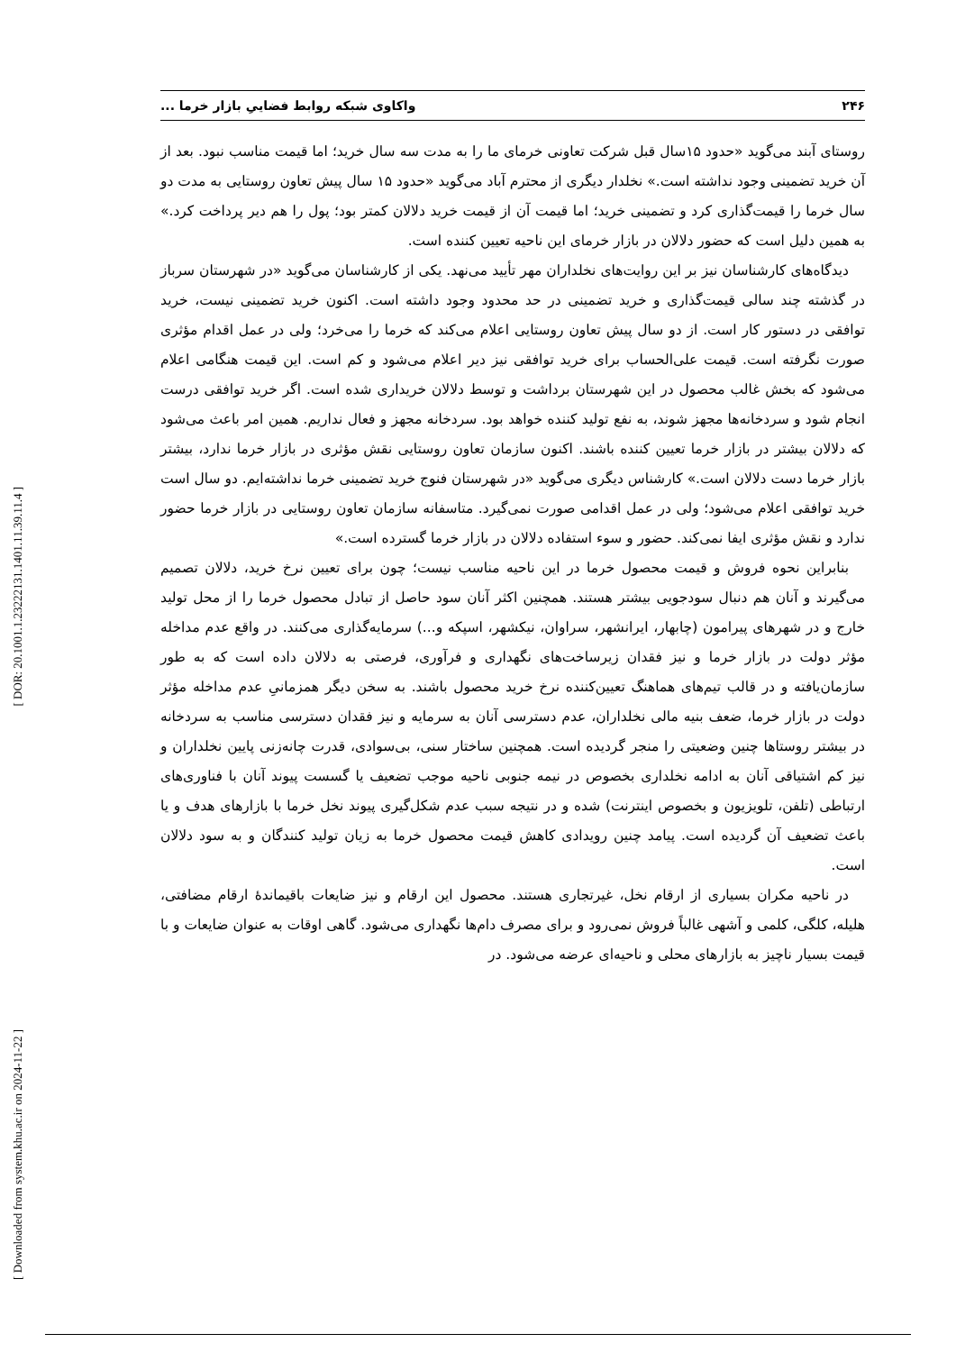[ DOR: 20.1001.1.23222131.1401.11.39.11.4 ]
[ Downloaded from system.khu.ac.ir on 2024-11-22 ]
۲۴۶ واکاوی شبکه روابط فضاییِ بازار خرما ...
روستای آبند می‌گوید «حدود ۱۵سال قبل شرکت تعاونی خرمای ما را به مدت سه سال خرید؛ اما قیمت مناسب نبود. بعد از آن خرید تضمینی وجود نداشته است.» نخلدار دیگری از محترم آباد می‌گوید «حدود ۱۵ سال پیش تعاون روستایی به مدت دو سال خرما را قیمت‌گذاری کرد و تضمینی خرید؛ اما قیمت آن از قیمت خرید دلالان کمتر بود؛ پول را هم دیر پرداخت کرد.» به همین دلیل است که حضور دلالان در بازار خرمای این ناحیه تعیین کننده است.
دیدگاه‌های کارشناسان نیز بر این روایت‌های نخلداران مهر تأیید می‌نهد. یکی از کارشناسان می‌گوید «در شهرستان سرباز در گذشته چند سالی قیمت‌گذاری و خرید تضمینی در حد محدود وجود داشته است. اکنون خرید تضمینی نیست، خرید توافقی در دستور کار است. از دو سال پیش تعاون روستایی اعلام می‌کند که خرما را می‌خرد؛ ولی در عمل اقدام مؤثری صورت نگرفته است. قیمت علی‌الحساب برای خرید توافقی نیز دیر اعلام می‌شود و کم است. این قیمت هنگامی اعلام می‌شود که بخش غالب محصول در این شهرستان برداشت و توسط دلالان خریداری شده است. اگر خرید توافقی درست انجام شود و سردخانه‌ها مجهز شوند، به نفع تولید کننده خواهد بود. سردخانه مجهز و فعال نداریم. همین امر باعث می‌شود که دلالان بیشتر در بازار خرما تعیین کننده باشند. اکنون سازمان تعاون روستایی نقش مؤثری در بازار خرما ندارد، بیشتر بازار خرما دست دلالان است.» کارشناس دیگری می‌گوید «در شهرستان فنوج خرید تضمینی خرما نداشته‌ایم. دو سال است خرید توافقی اعلام می‌شود؛ ولی در عمل اقدامی صورت نمی‌گیرد. متاسفانه سازمان تعاون روستایی در بازار خرما حضور ندارد و نقش مؤثری ایفا نمی‌کند. حضور و سوء استفاده دلالان در بازار خرما گسترده است.»
بنابراین نحوه فروش و قیمت محصول خرما در این ناحیه مناسب نیست؛ چون برای تعیین نرخ خرید، دلالان تصمیم می‌گیرند و آنان هم دنبال سودجویی بیشتر هستند. همچنین اکثر آنان سود حاصل از تبادل محصول خرما را از محل تولید خارج و در شهرهای پیرامون (چابهار، ایرانشهر، سراوان، نیکشهر، اسپکه و...) سرمایه‌گذاری می‌کنند. در واقع عدم مداخله مؤثر دولت در بازار خرما و نیز فقدان زیرساخت‌های نگهداری و فرآوری، فرصتی به دلالان داده است که به طور سازمان‌یافته و در قالب تیم‌های هماهنگ تعیین‌کننده نرخ خرید محصول باشند. به سخن دیگر همزمانیِ عدم مداخله مؤثر دولت در بازار خرما، ضعف بنیه مالی نخلداران، عدم دسترسی آنان به سرمایه و نیز فقدان دسترسی مناسب به سردخانه در بیشتر روستاها چنین وضعیتی را منجر گردیده است. همچنین ساختار سنی، بی‌سوادی، قدرت چانه‌زنی پایین نخلداران و نیز کم اشتیاقی آنان به ادامه نخلداری بخصوص در نیمه جنوبی ناحیه موجب تضعیف یا گسست پیوند آنان با فناوری‌های ارتباطی (تلفن، تلویزیون و بخصوص اینترنت) شده و در نتیجه سبب عدم شکل‌گیری پیوند نخل خرما با بازارهای هدف و یا باعث تضعیف آن گردیده است. پیامد چنین رویدادی کاهش قیمت محصول خرما به زیان تولید کنندگان و به سود دلالان است.
در ناحیه مکران بسیاری از ارقام نخل، غیرتجاری هستند. محصول این ارقام و نیز ضایعات باقیماندهٔ ارقام مضافتی، هلیله، کلگی، کلمی و آشهی غالباً فروش نمی‌رود و برای مصرف دام‌ها نگهداری می‌شود. گاهی اوقات به عنوان ضایعات و با قیمت بسیار ناچیز به بازارهای محلی و ناحیه‌ای عرضه می‌شود. در